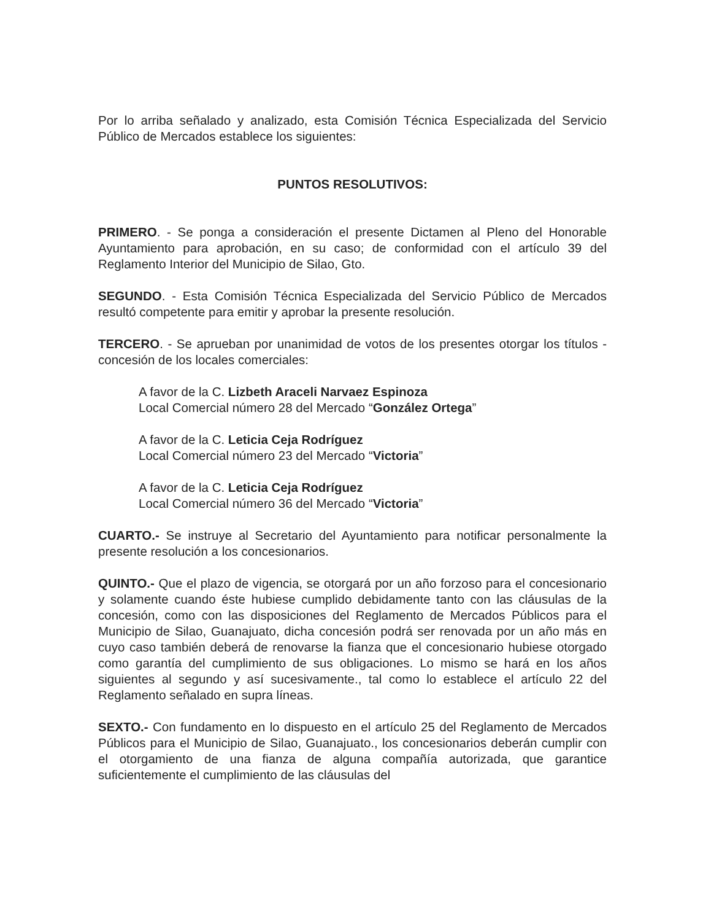Por lo arriba señalado y analizado, esta Comisión Técnica Especializada del Servicio Público de Mercados establece los siguientes:
PUNTOS RESOLUTIVOS:
PRIMERO. - Se ponga a consideración el presente Dictamen al Pleno del Honorable Ayuntamiento para aprobación, en su caso; de conformidad con el artículo 39 del Reglamento Interior del Municipio de Silao, Gto.
SEGUNDO. - Esta Comisión Técnica Especializada del Servicio Público de Mercados resultó competente para emitir y aprobar la presente resolución.
TERCERO. - Se aprueban por unanimidad de votos de los presentes otorgar los títulos - concesión de los locales comerciales:
A favor de la C. Lizbeth Araceli Narvaez Espinoza
Local Comercial número 28 del Mercado “González Ortega”
A favor de la C. Leticia Ceja Rodríguez
Local Comercial número 23 del Mercado “Victoria”
A favor de la C. Leticia Ceja Rodríguez
Local Comercial número 36 del Mercado “Victoria”
CUARTO.- Se instruye al Secretario del Ayuntamiento para notificar personalmente la presente resolución a los concesionarios.
QUINTO.- Que el plazo de vigencia, se otorgará por un año forzoso para el concesionario y solamente cuando éste hubiese cumplido debidamente tanto con las cláusulas de la concesión, como con las disposiciones del Reglamento de Mercados Públicos para el Municipio de Silao, Guanajuato, dicha concesión podrá ser renovada por un año más en cuyo caso también deberá de renovarse la fianza que el concesionario hubiese otorgado como garantía del cumplimiento de sus obligaciones. Lo mismo se hará en los años siguientes al segundo y así sucesivamente., tal como lo establece el artículo 22 del Reglamento señalado en supra líneas.
SEXTO.- Con fundamento en lo dispuesto en el artículo 25 del Reglamento de Mercados Públicos para el Municipio de Silao, Guanajuato., los concesionarios deberán cumplir con el otorgamiento de una fianza de alguna compañía autorizada, que garantice suficientemente el cumplimiento de las cláusulas del